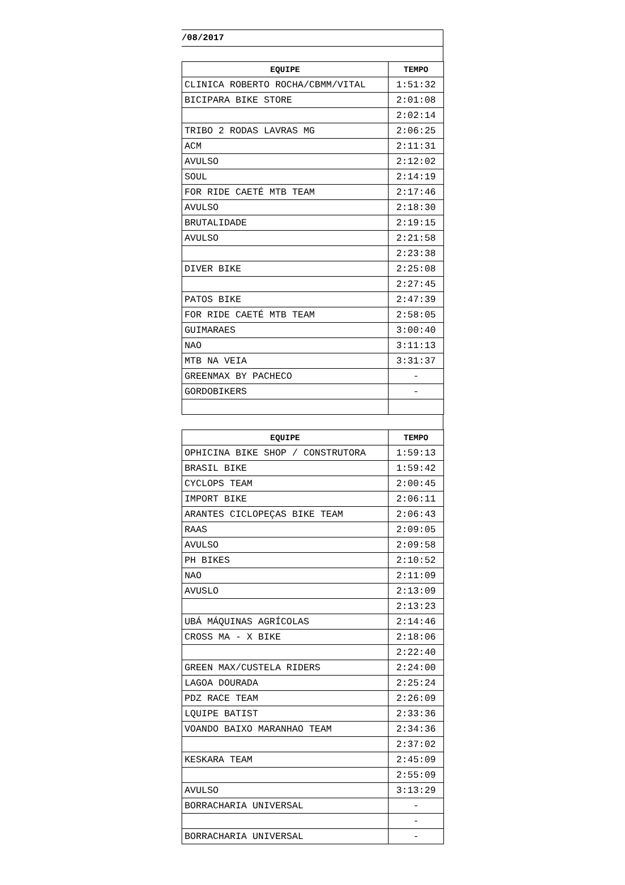/08/2017
| EQUIPE | TEMPO |
| --- | --- |
| CLINICA ROBERTO ROCHA/CBMM/VITAL | 1:51:32 |
| BICIPARA BIKE STORE | 2:01:08 |
| | 2:02:14 |
| TRIBO 2 RODAS LAVRAS MG | 2:06:25 |
| ACM | 2:11:31 |
| AVULSO | 2:12:02 |
| SOUL | 2:14:19 |
| FOR RIDE CAETÉ MTB TEAM | 2:17:46 |
| AVULSO | 2:18:30 |
| BRUTALIDADE | 2:19:15 |
| AVULSO | 2:21:58 |
| | 2:23:38 |
| DIVER BIKE | 2:25:08 |
| | 2:27:45 |
| PATOS BIKE | 2:47:39 |
| FOR RIDE CAETÉ MTB TEAM | 2:58:05 |
| GUIMARAES | 3:00:40 |
| NAO | 3:11:13 |
| MTB NA VEIA | 3:31:37 |
| GREENMAX BY PACHECO | - |
| GORDOBIKERS | - |
| EQUIPE | TEMPO |
| --- | --- |
| OPHICINA BIKE SHOP / CONSTRUTORA | 1:59:13 |
| BRASIL BIKE | 1:59:42 |
| CYCLOPS TEAM | 2:00:45 |
| IMPORT BIKE | 2:06:11 |
| ARANTES CICLOPEÇAS BIKE TEAM | 2:06:43 |
| RAAS | 2:09:05 |
| AVULSO | 2:09:58 |
| PH BIKES | 2:10:52 |
| NAO | 2:11:09 |
| AVUSLO | 2:13:09 |
| | 2:13:23 |
| UBÁ MÁQUINAS AGRÍCOLAS | 2:14:46 |
| CROSS MA - X BIKE | 2:18:06 |
| | 2:22:40 |
| GREEN MAX/CUSTELA RIDERS | 2:24:00 |
| LAGOA DOURADA | 2:25:24 |
| PDZ RACE TEAM | 2:26:09 |
| LQUIPE BATIST | 2:33:36 |
| VOANDO BAIXO MARANHAO TEAM | 2:34:36 |
| | 2:37:02 |
| KESKARA TEAM | 2:45:09 |
| | 2:55:09 |
| AVULSO | 3:13:29 |
| BORRACHARIA UNIVERSAL | - |
| | - |
| BORRACHARIA UNIVERSAL | - |